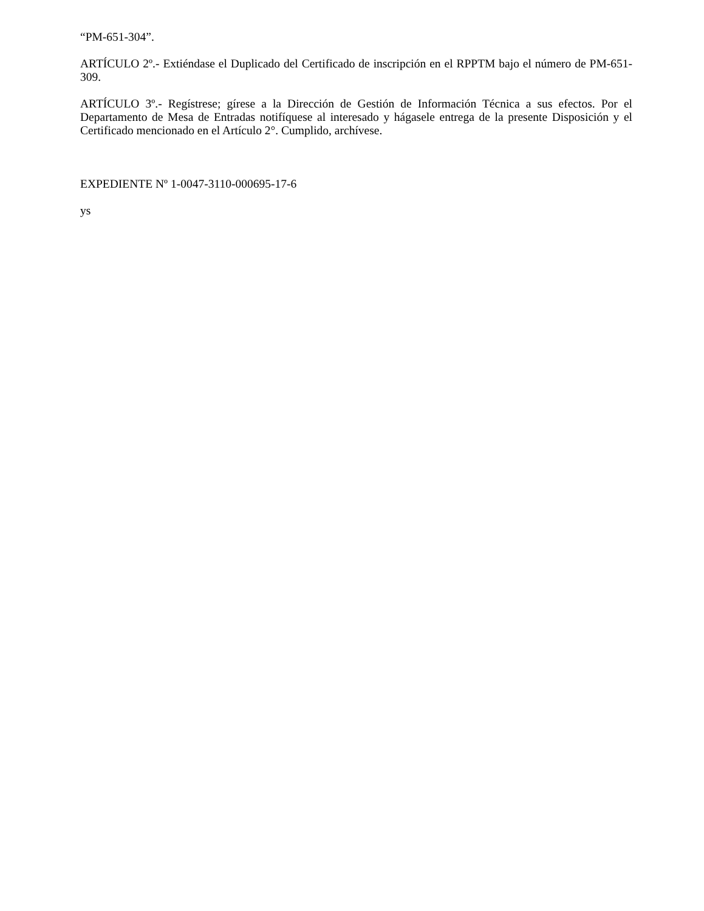“PM-651-304”.
ARTÍCULO 2º.- Extiéndase el Duplicado del Certificado de inscripción en el RPPTM bajo el número de PM-651-309.
ARTÍCULO 3º.- Regístrese; gírese a la Dirección de Gestión de Información Técnica a sus efectos. Por el Departamento de Mesa de Entradas notifíquese al interesado y hágasele entrega de la presente Disposición y el Certificado mencionado en el Artículo 2°. Cumplido, archívese.
EXPEDIENTE Nº 1-0047-3110-000695-17-6
ys